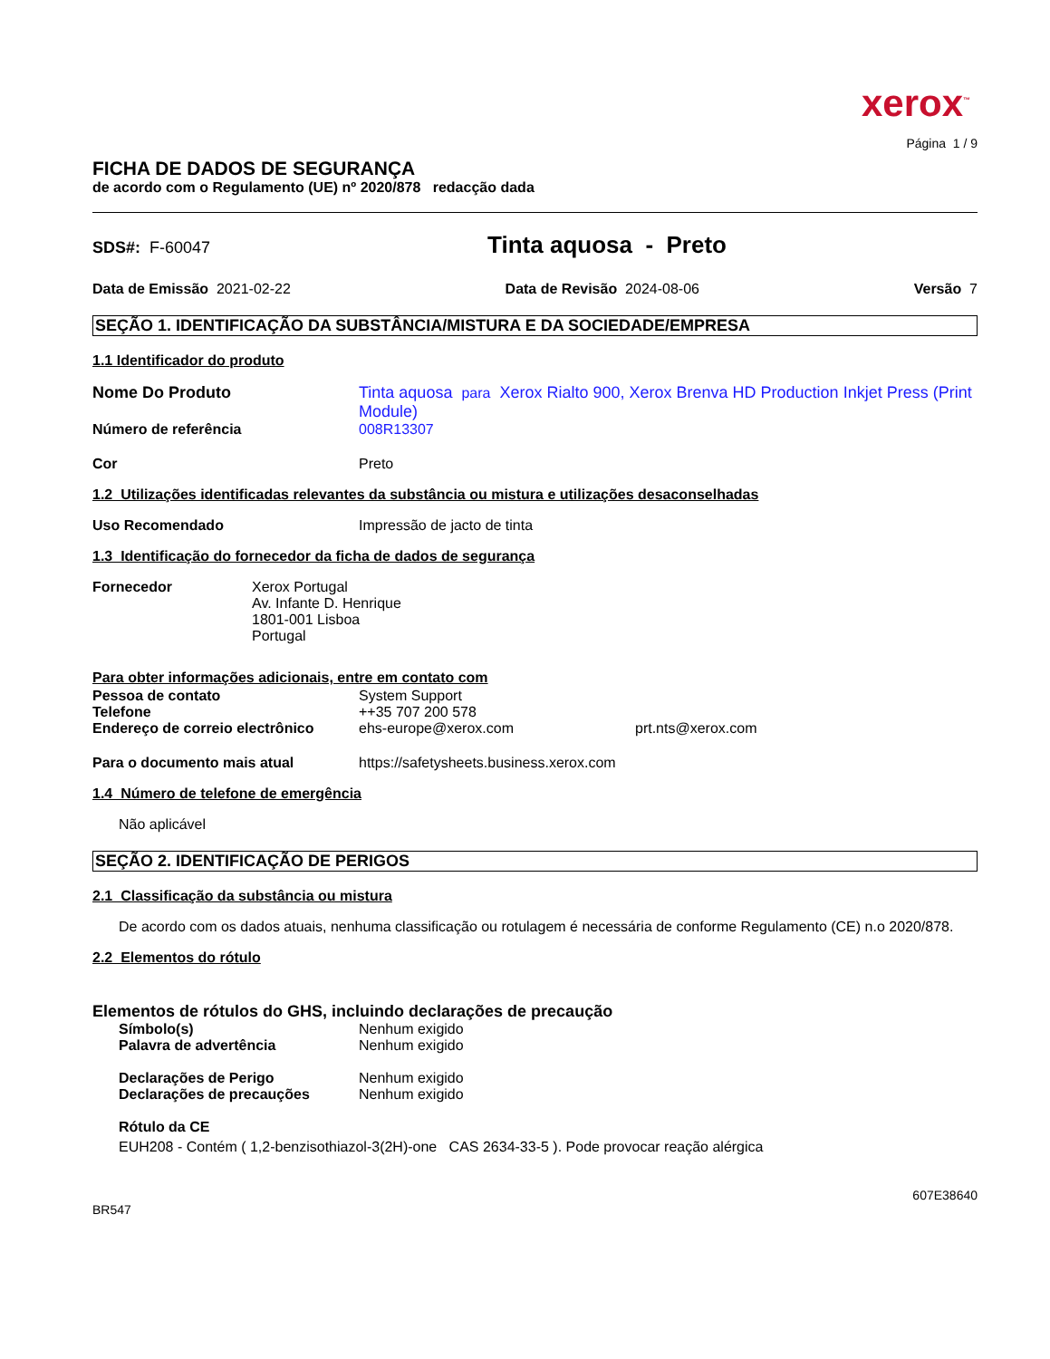xerox<sup>™</sup>
Página 1 / 9
FICHA DE DADOS DE SEGURANÇA
de acordo com o Regulamento (UE) nº 2020/878 redacção dada
SDS#: F-60047 Tinta aquosa - Preto
Data de Emissão 2021-02-22 Data de Revisão 2024-08-06 Versão 7
SEÇÃO 1. IDENTIFICAÇÃO DA SUBSTÂNCIA/MISTURA E DA SOCIEDADE/EMPRESA
1.1 Identificador do produto
Nome Do Produto Tinta aquosa para Xerox Rialto 900, Xerox Brenva HD Production Inkjet Press (Print Module)
Número de referência 008R13307
Cor Preto
1.2 Utilizações identificadas relevantes da substância ou mistura e utilizações desaconselhadas
Uso Recomendado Impressão de jacto de tinta
1.3 Identificação do fornecedor da ficha de dados de segurança
Fornecedor Xerox Portugal
Av. Infante D. Henrique
1801-001 Lisboa
Portugal
Para obter informações adicionais, entre em contato com
Pessoa de contato System Support
Telefone ++35 707 200 578
Endereço de correio electrônico ehs-europe@xerox.com prt.nts@xerox.com
Para o documento mais atual https://safetysheets.business.xerox.com
1.4 Número de telefone de emergência
Não aplicável
SEÇÃO 2. IDENTIFICAÇÃO DE PERIGOS
2.1 Classificação da substância ou mistura
De acordo com os dados atuais, nenhuma classificação ou rotulagem é necessária de conforme Regulamento (CE) n.o 2020/878.
2.2 Elementos do rótulo
Elementos de rótulos do GHS, incluindo declarações de precaução
Símbolo(s) Nenhum exigido
Palavra de advertência Nenhum exigido
Declarações de Perigo Nenhum exigido
Declarações de precauções Nenhum exigido
Rótulo da CE
EUH208 - Contém ( 1,2-benzisothiazol-3(2H)-one CAS 2634-33-5 ). Pode provocar reação alérgica
607E38640
BR547